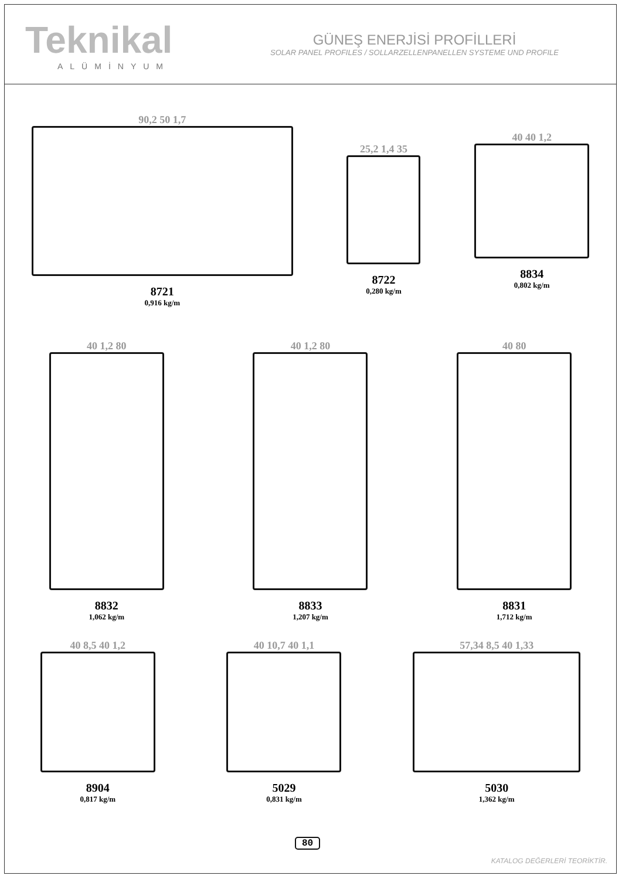Teknikal
ALÜMİNYUM
GÜNEŞ ENERJİSİ PROFİLLERİ
SOLAR PANEL PROFILES / SOLLARZELLENPANELLEN SYSTEME UND PROFILE
90,2 50 1,7
8721
0,916 kg/m
25,2 1,4 35
8722
0,280 kg/m
40 40 1,2
8834
0,802 kg/m
40 1,2 80
8832
1,062 kg/m
40 1,2 80
8833
1,207 kg/m
40 80
8831
1,712 kg/m
40 8,5 40 1,2
8904
0,817 kg/m
40 10,7 40 1,1
5029
0,831 kg/m
57,34 8,5 40 1,33
5030
1,362 kg/m
80
KATALOG DEĞERLERİ TEORİKTİR.